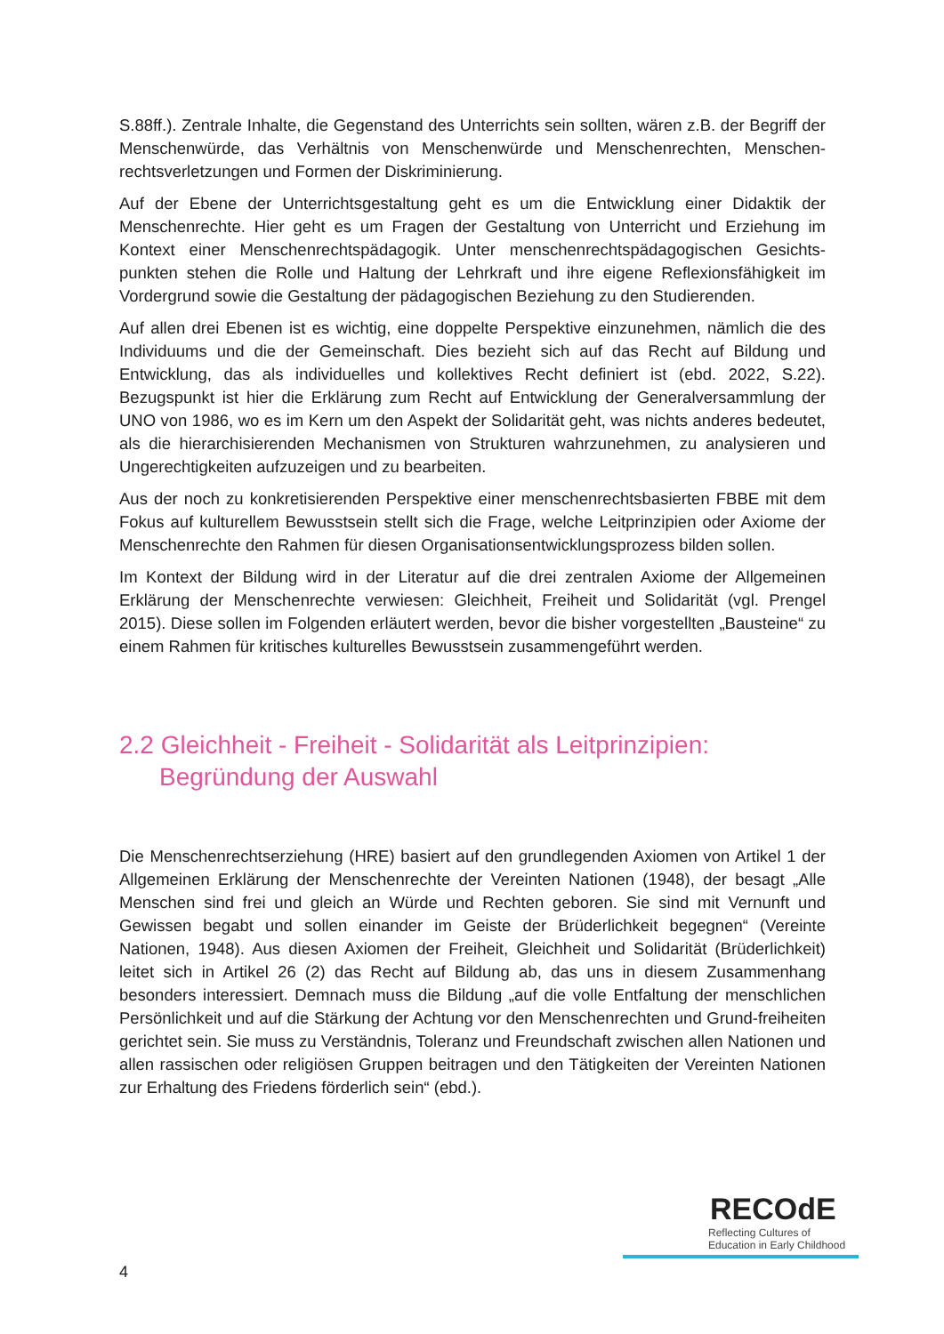S.88ff.). Zentrale Inhalte, die Gegenstand des Unterrichts sein sollten, wären z.B. der Begriff der Menschenwürde, das Verhältnis von Menschenwürde und Menschenrechten, Menschen-rechtsverletzungen und Formen der Diskriminierung.
Auf der Ebene der Unterrichtsgestaltung geht es um die Entwicklung einer Didaktik der Menschenrechte. Hier geht es um Fragen der Gestaltung von Unterricht und Erziehung im Kontext einer Menschenrechtspädagogik. Unter menschenrechtspädagogischen Gesichts-punkten stehen die Rolle und Haltung der Lehrkraft und ihre eigene Reflexionsfähigkeit im Vordergrund sowie die Gestaltung der pädagogischen Beziehung zu den Studierenden.
Auf allen drei Ebenen ist es wichtig, eine doppelte Perspektive einzunehmen, nämlich die des Individuums und die der Gemeinschaft. Dies bezieht sich auf das Recht auf Bildung und Entwicklung, das als individuelles und kollektives Recht definiert ist (ebd. 2022, S.22). Bezugspunkt ist hier die Erklärung zum Recht auf Entwicklung der Generalversammlung der UNO von 1986, wo es im Kern um den Aspekt der Solidarität geht, was nichts anderes bedeutet, als die hierarchisierenden Mechanismen von Strukturen wahrzunehmen, zu analysieren und Ungerechtigkeiten aufzuzeigen und zu bearbeiten.
Aus der noch zu konkretisierenden Perspektive einer menschenrechtsbasierten FBBE mit dem Fokus auf kulturellem Bewusstsein stellt sich die Frage, welche Leitprinzipien oder Axiome der Menschenrechte den Rahmen für diesen Organisationsentwicklungsprozess bilden sollen.
Im Kontext der Bildung wird in der Literatur auf die drei zentralen Axiome der Allgemeinen Erklärung der Menschenrechte verwiesen: Gleichheit, Freiheit und Solidarität (vgl. Prengel 2015). Diese sollen im Folgenden erläutert werden, bevor die bisher vorgestellten „Bausteine“ zu einem Rahmen für kritisches kulturelles Bewusstsein zusammengeführt werden.
2.2 Gleichheit - Freiheit - Solidarität als Leitprinzipien:
Begründung der Auswahl
Die Menschenrechtserziehung (HRE) basiert auf den grundlegenden Axiomen von Artikel 1 der Allgemeinen Erklärung der Menschenrechte der Vereinten Nationen (1948), der besagt „Alle Menschen sind frei und gleich an Würde und Rechten geboren. Sie sind mit Vernunft und Gewissen begabt und sollen einander im Geiste der Brüderlichkeit begegnen“ (Vereinte Nationen, 1948). Aus diesen Axiomen der Freiheit, Gleichheit und Solidarität (Brüderlichkeit) leitet sich in Artikel 26 (2) das Recht auf Bildung ab, das uns in diesem Zusammenhang besonders interessiert. Demnach muss die Bildung „auf die volle Entfaltung der menschlichen Persönlichkeit und auf die Stärkung der Achtung vor den Menschenrechten und Grund-freiheiten gerichtet sein. Sie muss zu Verständnis, Toleranz und Freundschaft zwischen allen Nationen und allen rassischen oder religiösen Gruppen beitragen und den Tätigkeiten der Vereinten Nationen zur Erhaltung des Friedens förderlich sein“ (ebd.).
4
RECOdE
Reflecting Cultures of
Education in Early Childhood